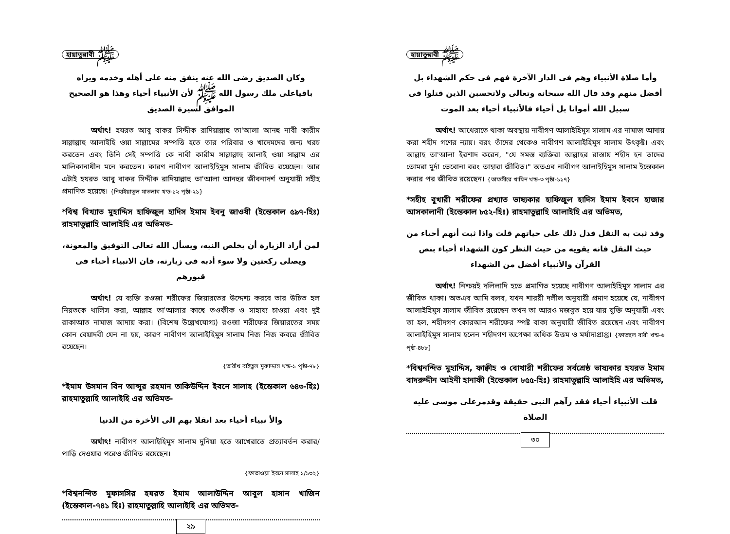হায়াতুন্নাবী ﷺ
وكان الصديق رضى الله عنه ينفق منه على أهله وخدمه ويراه باقياعلى ملك رسول الله ﷺ لأن الأنبياء أحياء وهذا هو الصحيح الموافق لسيرة الصديق
অর্থাৎ! হযরত আবু বাকর সিদ্দীক রাদিয়াল্লাহু তা'আলা আনহু নাবী কারীম সাল্লাল্লাহু আলাইহি ওয়া সাল্লামের সম্পত্তি হতে তার পরিবার ও খাদেমদের জন্য খরচ করতেন এবং তিনি সেই সম্পত্তি কে নাবী কারীম সাল্লাল্লাহু আলাই ওয়া সাল্লাম এর মালিকানাধীন মনে করতেন। কারণ নাবীগণ আলাইহিমুস সালাম জীবিত রয়েছেন। আর এটাই হযরত আবু বাকর সিদ্দীক রাদিয়াল্লাহু তা'আলা আনহুর জীবনাদর্শ অনুযায়ী সহীহ প্রমাণিত হয়েছে। {নিহাইয়াতুল মাতলাব খন্ড-১২ পৃষ্ঠা-২১}
*বিশ্ব বিখ্যাত মুহাদ্দিস হাফিজুল হাদিস ইমাম ইবনু জাওযী (ইন্তেকাল ৫৯৭-হিঃ) রাহমাতুল্লাহি আলাইহি এর অভিমত-
لمن أراد الزيارة أن يخلص النيه، ويسأل الله تعالى التوفيق والمعونة، ويصلى ركعتين ولا سوء أدبه فى زيارته، فان الانبياء أحياء فى قبورهم
অর্থাৎ! যে ব্যক্তি রওজা শরীফের জিয়ারতের উদ্দেশ্য করবে তার উচিত হল নিয়তকে খালিস করা, আল্লাহ তা'আলার কাছে তওফীক ও সাহায্য চাওয়া এবং দুই রাকাআত নামাজ আদায় করা। (বিশেষ উল্লেখযোগ্য) রওজা শরীফের জিয়ারতের সময় কোন বেয়াদবী যেন না হয়, কারণ নাবীগণ আলাইহিমুস সালাম নিজ নিজ কবরে জীবিত রয়েছেন।
{তারীখ বাইতুল মুকাদ্দাস খন্ড-১ পৃষ্ঠা-৭৮}
*ইমাম উসমান বিন আব্দুর রহমান তাকিউদ্দিন ইবনে সালাহ (ইন্তেকাল ৬৪৩-হিঃ) রাহমাতুল্লাহি আলাইহি এর অভিমত-
والأ نبياء أحياء بعد انقلا بهم الى الأخرة من الدنيا
অর্থাৎ! নাবীগণ আলাইহিমুস সালাম দুনিয়া হতে আখেরাতে প্রত্যাবর্তন করার/পাড়ি দেওয়ার পরেও জীবিত রয়েছেন।
{ফাতাওয়া ইবনে সালাহ ১/১৩২}
*বিশ্বনন্দিত মুফাসসির হযরত ইমাম আলাউদ্দিন আবুল হাসান খাজিন (ইন্তেকাল-৭৪১ হিঃ) রাহমাতুল্লাহি আলাইহি এর অভিমত-
২৯
হায়াতুন্নাবী ﷺ
وأما صلاة الأنبياء وهم فى الدار الآخرة فهم فى حكم الشهداء بل أفضل منهم وقد قال الله سبحانه وتعالى ولاتحسبن الذين قتلوا فى سبيل الله أمواتا بل أحياء فالأنبياء أحياء بعد الموت
অর্থাৎ! আখেরাতে থাকা অবস্থায় নাবীগণ আলাইহিমুস সালাম এর নামাজ আদায় করা শহীদ গণের ন্যায়। বরং তাঁদের থেকেও নাবীগণ আলাইহিমুস সালাম উৎকৃষ্ট। এবং আল্লাহ তা'আলা ইরশাদ করেন, "যে সমস্ত ব্যক্তিরা আল্লাহর রাস্তায় শহীদ হন তাদের তোমরা মুর্দা ভেবোনা বরং তাহারা জীবিত।" অতএব নাবীগণ আলাইহিমুস সালাম ইন্তেকাল করার পর জীবিত রয়েছেন। {তাফসীরে খাযিন খন্ড-৩ পৃষ্ঠা-১১৭}
*সহীহ বুখারী শরীফের প্রখ্যাত ভাষ্যকার হাফিজুল হাদিস ইমাম ইবনে হাজার আসকালানী (ইন্তেকাল ৮৫২-হিঃ) রাহমাতুল্লাহি আলাইহি এর অভিমত,
وقد ثبت به النقل فدل ذلك على حياتهم قلت واذا ثبت أنهم أحياء من حيث النقل فانه يقويه من حيث النظر كون الشهداء أحياء بنص القرآن والأنبياء أفضل من الشهداء
অর্থাৎ! নিশ্চয়ই দলিলাদি হতে প্রমাণিত হয়েছে নাবীগণ আলাইহিমুস সালাম এর জীবিত থাকা। অতএব আমি বলব, যখন শারয়ী দলীল অনুযায়ী প্রমাণ হয়েছে যে, নাবীগণ আলাইহিমুস সালাম জীবিত রয়েছেন তখন তা আরও মজবুত হয়ে যায় যুক্তি অনুযায়ী এবং তা হল, শহীদগণ কোরআন শরীফের স্পষ্ট বাক্য অনুযায়ী জীবিত রয়েছেন এবং নাবীগণ আলাইহিমুস সালাম হলেন শহীদগণ অপেক্ষা অধিক উত্তম ও মর্যাদাপ্রাপ্ত। {ফাতহুল বারী খন্ড-৬ পৃষ্ঠা-৪৮৮}
*বিশ্বনন্দিত মুহাদ্দিস, ফাক্বীহ ও বোখারী শরীফের সর্বশ্রেষ্ঠ ভাষ্যকার হযরত ইমাম বাদরুদ্দীন আইনী হানাফী (ইন্তেকাল ৮৫৫-হিঃ) রাহমাতুল্লাহি আলাইহি এর অভিমত,
قلت الأنبياء أحياء فقد رآهم النبى حقيقة وقدمرعلى موسى عليه الصلاة
৩০